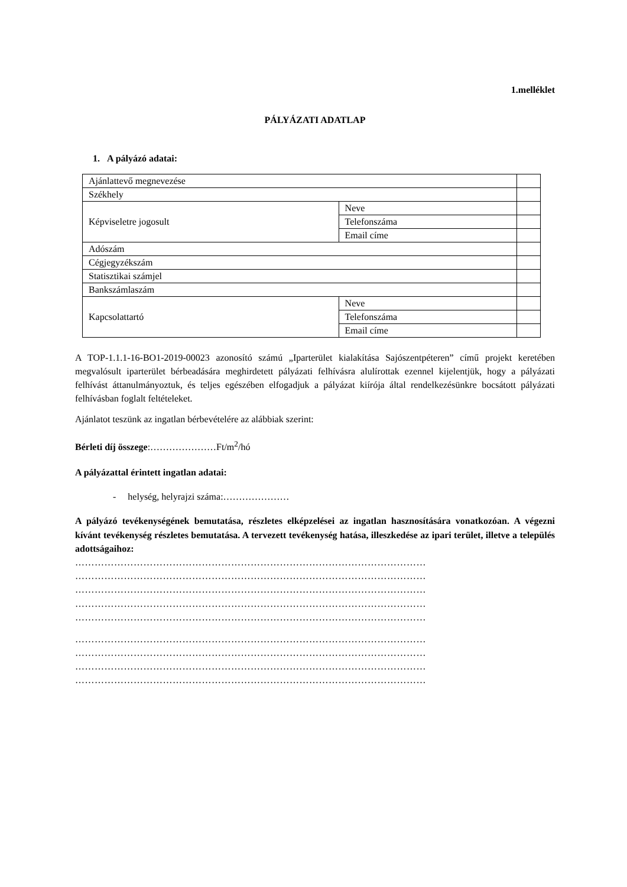1.melléklet
PÁLYÁZATI ADATLAP
1. A pályázó adatai:
| Ajánlattevő megnevezése | | |
| Székhely | | |
| Képviseletre jogosult | Neve | |
| | Telefonszáma | |
| | Email címe | |
| Adószám | | |
| Cégjegyzékszám | | |
| Statisztikai számjel | | |
| Bankszámlaszám | | |
| Kapcsolattartó | Neve | |
| | Telefonszáma | |
| | Email címe | |
A TOP-1.1.1-16-BO1-2019-00023 azonosító számú „Iparterület kialakítása Sajószentpéteren” című projekt keretében megvalósult iparterület bérbeadására meghirdetett pályázati felhívásra alulírottak ezennel kijelentjük, hogy a pályázati felhívást áttanulmányoztuk, és teljes egészében elfogadjuk a pályázat kiírója által rendelkezésünkre bocsátott pályázati felhívásban foglalt feltételeket.
Ajánlatot teszünk az ingatlan bérbevételére az alábbiak szerint:
Bérleti díj összege:…………………Ft/m<sup>2</sup>/hó
A pályázattal érintett ingatlan adatai:
- helység, helyrajzi száma:…………………
A pályázó tevékenységének bemutatása, részletes elképzelései az ingatlan hasznosítására vonatkozóan. A végezni kívánt tevékenység részletes bemutatása. A tervezett tevékenység hatása, illeszkedése az ipari terület, illetve a település adottságaihoz:
………………………………………………………………………………………………
………………………………………………………………………………………………
………………………………………………………………………………………………
………………………………………………………………………………………………
………………………………………………………………………………………………
………………………………………………………………………………………………
………………………………………………………………………………………………
………………………………………………………………………………………………
………………………………………………………………………………………………